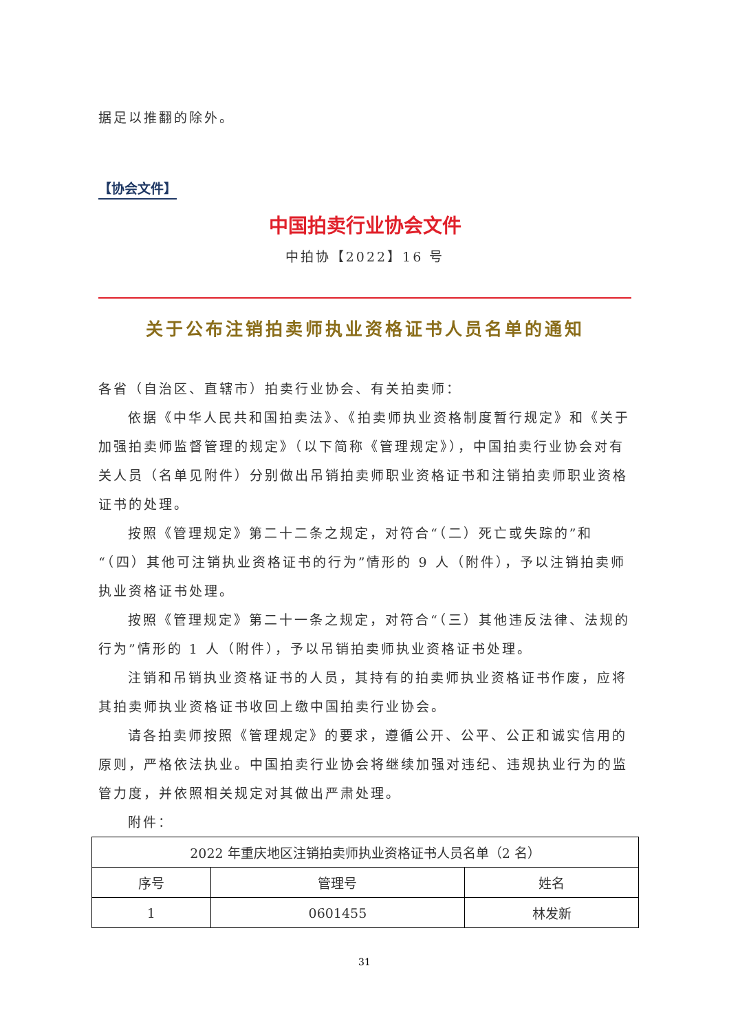据足以推翻的除外。
【协会文件】
中国拍卖行业协会文件
中拍协【2022】16 号
关于公布注销拍卖师执业资格证书人员名单的通知
各省（自治区、直辖市）拍卖行业协会、有关拍卖师：
依据《中华人民共和国拍卖法》、《拍卖师执业资格制度暂行规定》和《关于加强拍卖师监督管理的规定》（以下简称《管理规定》），中国拍卖行业协会对有关人员（名单见附件）分别做出吊销拍卖师职业资格证书和注销拍卖师职业资格证书的处理。
按照《管理规定》第二十二条之规定，对符合“（二）死亡或失踪的”和“（四）其他可注销执业资格证书的行为”情形的 9 人（附件），予以注销拍卖师执业资格证书处理。
按照《管理规定》第二十一条之规定，对符合“（三）其他违反法律、法规的行为”情形的 1 人（附件），予以吊销拍卖师执业资格证书处理。
注销和吊销执业资格证书的人员，其持有的拍卖师执业资格证书作废，应将其拍卖师执业资格证书收回上缴中国拍卖行业协会。
请各拍卖师按照《管理规定》的要求，遵循公开、公平、公正和诚实信用的原则，严格依法执业。中国拍卖行业协会将继续加强对违纪、违规执业行为的监管力度，并依照相关规定对其做出严肃处理。
附件：
| 2022 年重庆地区注销拍卖师执业资格证书人员名单（2 名） | | |
| --- | --- | --- |
| 序号 | 管理号 | 姓名 |
| 1 | 0601455 | 林发新 |
31